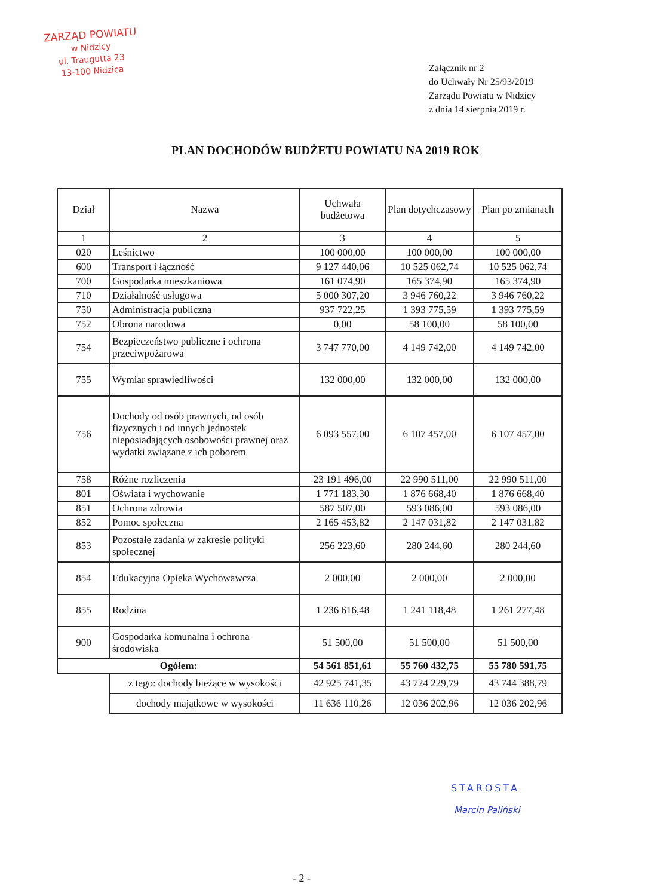ZARZĄD POWIATU
w Nidzicy
ul. Traugutta 23
13-100 Nidzica
Załącznik nr 2
do Uchwały Nr 25/93/2019
Zarządu Powiatu w Nidzicy
z dnia 14 sierpnia 2019 r.
PLAN DOCHODÓW BUDŻETU POWIATU NA 2019 ROK
| Dział | Nazwa | Uchwała budżetowa | Plan dotychczasowy | Plan po zmianach |
| --- | --- | --- | --- | --- |
| 1 | 2 | 3 | 4 | 5 |
| 020 | Leśnictwo | 100 000,00 | 100 000,00 | 100 000,00 |
| 600 | Transport i łączność | 9 127 440,06 | 10 525 062,74 | 10 525 062,74 |
| 700 | Gospodarka mieszkaniowa | 161 074,90 | 165 374,90 | 165 374,90 |
| 710 | Działalność usługowa | 5 000 307,20 | 3 946 760,22 | 3 946 760,22 |
| 750 | Administracja publiczna | 937 722,25 | 1 393 775,59 | 1 393 775,59 |
| 752 | Obrona narodowa | 0,00 | 58 100,00 | 58 100,00 |
| 754 | Bezpieczeństwo publiczne i ochrona przeciwpożarowa | 3 747 770,00 | 4 149 742,00 | 4 149 742,00 |
| 755 | Wymiar sprawiedliwości | 132 000,00 | 132 000,00 | 132 000,00 |
| 756 | Dochody od osób prawnych, od osób fizycznych i od innych jednostek nieposiadających osobowości prawnej oraz wydatki związane z ich poborem | 6 093 557,00 | 6 107 457,00 | 6 107 457,00 |
| 758 | Różne rozliczenia | 23 191 496,00 | 22 990 511,00 | 22 990 511,00 |
| 801 | Oświata i wychowanie | 1 771 183,30 | 1 876 668,40 | 1 876 668,40 |
| 851 | Ochrona zdrowia | 587 507,00 | 593 086,00 | 593 086,00 |
| 852 | Pomoc społeczna | 2 165 453,82 | 2 147 031,82 | 2 147 031,82 |
| 853 | Pozostałe zadania w zakresie polityki społecznej | 256 223,60 | 280 244,60 | 280 244,60 |
| 854 | Edukacyjna Opieka Wychowawcza | 2 000,00 | 2 000,00 | 2 000,00 |
| 855 | Rodzina | 1 236 616,48 | 1 241 118,48 | 1 261 277,48 |
| 900 | Gospodarka komunalna i ochrona środowiska | 51 500,00 | 51 500,00 | 51 500,00 |
| Ogółem: | | 54 561 851,61 | 55 760 432,75 | 55 780 591,75 |
| | z tego: dochody bieżące w wysokości | 42 925 741,35 | 43 724 229,79 | 43 744 388,79 |
| | dochody majątkowe w wysokości | 11 636 110,26 | 12 036 202,96 | 12 036 202,96 |
STAROSTA
Marcin Paliński
- 2 -